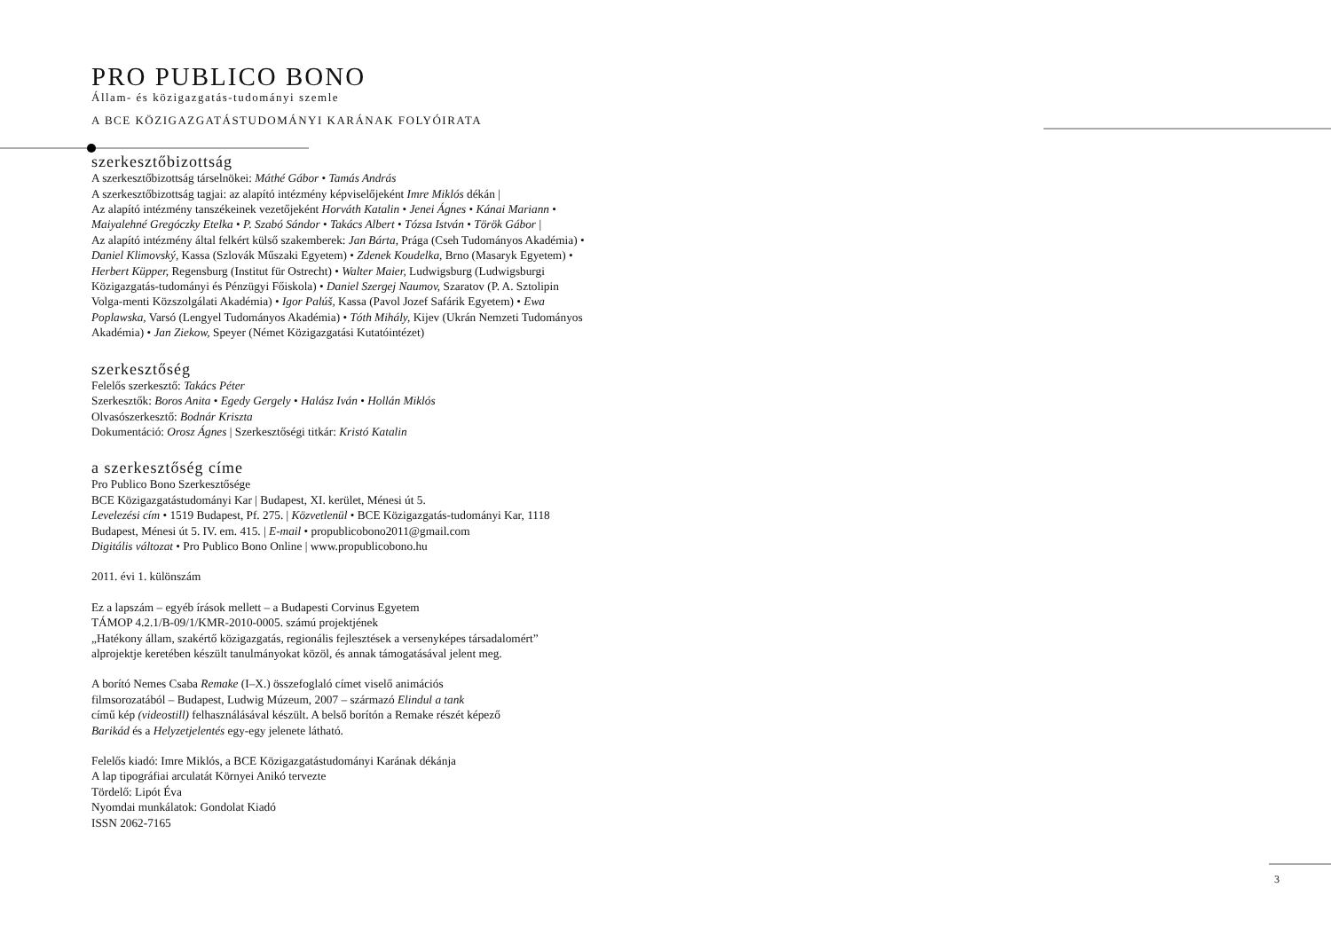PRO PUBLICO BONO
Állam- és közigazgatás-tudományi szemle
A BCE KÖZIGAZGATÁSTUDOMÁNYI KARÁNAK FOLYÓIRATA
szerkesztőbizottság
A szerkesztőbizottság társelnökei: Máthé Gábor • Tamás András
A szerkesztőbizottság tagjai: az alapító intézmény képviselőjeként Imre Miklós dékán |
Az alapító intézmény tanszékeinek vezetőjeként Horváth Katalin • Jenei Ágnes • Kánai Mariann • Maiyalehné Gregóczky Etelka • P. Szabó Sándor • Takács Albert • Tózsa István • Török Gábor |
Az alapító intézmény által felkért külső szakemberek: Jan Bárta, Prága (Cseh Tudományos Akadémia) • Daniel Klimovský, Kassa (Szlovák Műszaki Egyetem) • Zdenek Koudelka, Brno (Masaryk Egyetem) • Herbert Küpper, Regensburg (Institut für Ostrecht) • Walter Maier, Ludwigsburg (Ludwigsburgi Közigazgatás-tudományi és Pénzügyi Főiskola) • Daniel Szergej Naumov, Szaratov (P. A. Sztolipin Volga-menti Közszolgálati Akadémia) • Igor Palúš, Kassa (Pavol Jozef Safárik Egyetem) • Ewa Poplawska, Varsó (Lengyel Tudományos Akadémia) • Tóth Mihály, Kijev (Ukrán Nemzeti Tudományos Akadémia) • Jan Ziekow, Speyer (Német Közigazgatási Kutatóintézet)
szerkesztőség
Felelős szerkesztő: Takács Péter
Szerkesztők: Boros Anita • Egedy Gergely • Halász Iván • Hollán Miklós
Olvasószerkesztő: Bodnár Kriszta
Dokumentáció: Orosz Ágnes | Szerkesztőségi titkár: Kristó Katalin
a szerkesztőség címe
Pro Publico Bono Szerkesztősége
BCE Közigazgatástudományi Kar | Budapest, XI. kerület, Ménesi út 5.
Levelezési cím • 1519 Budapest, Pf. 275. | Közvetlenül • BCE Közigazgatás-tudományi Kar, 1118 Budapest, Ménesi út 5. IV. em. 415. | E-mail • propublicobono2011@gmail.com
Digitális változat • Pro Publico Bono Online | www.propublicobono.hu
2011. évi 1. különszám
Ez a lapszám – egyéb írások mellett – a Budapesti Corvinus Egyetem
TÁMOP 4.2.1/B-09/1/KMR-2010-0005. számú projektjének
„Hatékony állam, szakértő közigazgatás, regionális fejlesztések a versenyképes társadalomért”
alprojektje keretében készült tanulmányokat közöl, és annak támogatásával jelent meg.
A borító Nemes Csaba Remake (I–X.) összefoglaló címet viselő animációs
filmsorozatából – Budapest, Ludwig Múzeum, 2007 – származó Elindul a tank
című kép (videostill) felhasználásával készült. A belső borítón a Remake részét képező
Barikád és a Helyzetjelentés egy-egy jelenete látható.
Felelős kiadó: Imre Miklós, a BCE Közigazgatástudományi Karának dékánja
A lap tipográfiai arculatát Környei Anikó tervezte
Tördelő: Lipót Éva
Nyomdai munkálatok: Gondolat Kiadó
ISSN 2062-7165
3